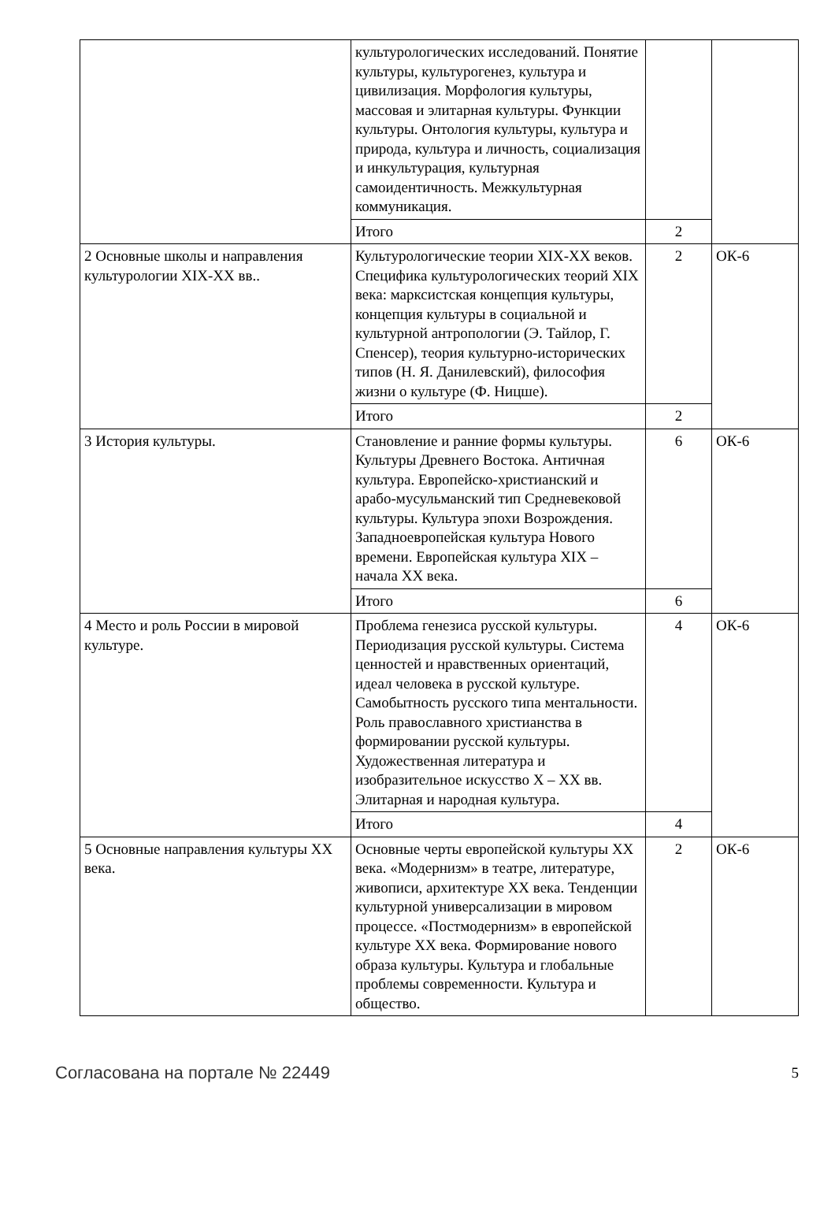| | культурологических исследований. Понятие культуры, культурогенез, культура и цивилизация. Морфология культуры, массовая и элитарная культуры. Функции культуры. Онтология культуры, культура и природа, культура и личность, социализация и инкультурация, культурная самоидентичность. Межкультурная коммуникация. | | |
| | Итого | 2 | |
| 2 Основные школы и направления культурологии XIX-XX вв.. | Культурологические теории XIX-XX веков. Специфика культурологических теорий XIX века: марксистская концепция культуры, концепция культуры в социальной и культурной антропологии (Э. Тайлор, Г. Спенсер), теория культурно-исторических типов (Н. Я. Данилевский), философия жизни о культуре (Ф. Ницше). | 2 | ОК-6 |
| | Итого | 2 | |
| 3 История культуры. | Становление и ранние формы культуры. Культуры Древнего Востока. Античная культура. Европейско-христианский и арабо-мусульманский тип Средневековой культуры. Культура эпохи Возрождения. Западноевропейская культура Нового времени. Европейская культура XIX – начала XX века. | 6 | ОК-6 |
| | Итого | 6 | |
| 4 Место и роль России в мировой культуре. | Проблема генезиса русской культуры. Периодизация русской культуры. Система ценностей и нравственных ориентаций, идеал человека в русской культуре. Самобытность русского типа ментальности. Роль православного христианства в формировании русской культуры. Художественная литература и изобразительное искусство X – XX вв. Элитарная и народная культура. | 4 | ОК-6 |
| | Итого | 4 | |
| 5 Основные направления культуры XX века. | Основные черты европейской культуры XX века. «Модернизм» в театре, литературе, живописи, архитектуре XX века. Тенденции культурной универсализации в мировом процессе. «Постмодернизм» в европейской культуре XX века. Формирование нового образа культуры. Культура и глобальные проблемы современности. Культура и общество. | 2 | ОК-6 |
Согласована на портале № 22449 5